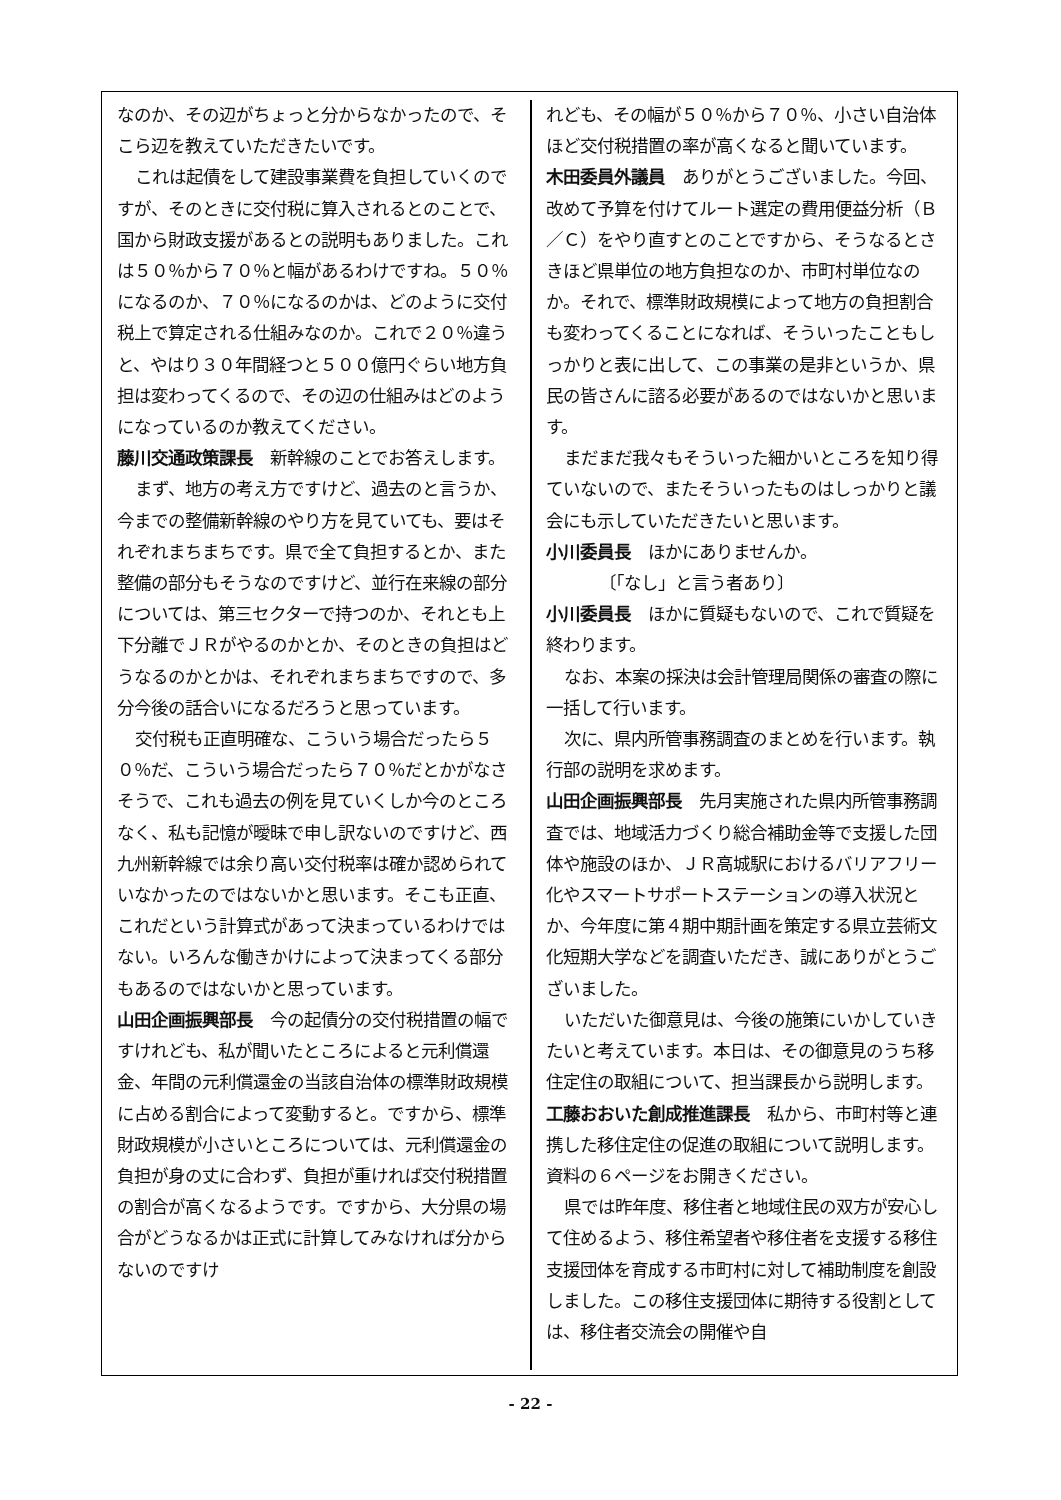なのか、その辺がちょっと分からなかったので、そこら辺を教えていただきたいです。
これは起債をして建設事業費を負担していくのですが、そのときに交付税に算入されるとのことで、国から財政支援があるとの説明もありました。これは５０％から７０％と幅があるわけですね。５０％になるのか、７０％になるのかは、どのように交付税上で算定される仕組みなのか。これで２０％違うと、やはり３０年間経つと５００億円ぐらい地方負担は変わってくるので、その辺の仕組みはどのようになっているのか教えてください。
藤川交通政策課長　新幹線のことでお答えします。
まず、地方の考え方ですけど、過去のと言うか、今までの整備新幹線のやり方を見ていても、要はそれぞれまちまちです。県で全て負担するとか、また整備の部分もそうなのですけど、並行在来線の部分については、第三セクターで持つのか、それとも上下分離でＪＲがやるのかとか、そのときの負担はどうなるのかとかは、それぞれまちまちですので、多分今後の話合いになるだろうと思っています。
交付税も正直明確な、こういう場合だったら５０％だ、こういう場合だったら７０％だとかがなさそうで、これも過去の例を見ていくしか今のところなく、私も記憶が曖昧で申し訳ないのですけど、西九州新幹線では余り高い交付税率は確か認められていなかったのではないかと思います。そこも正直、これだという計算式があって決まっているわけではない。いろんな働きかけによって決まってくる部分もあるのではないかと思っています。
山田企画振興部長　今の起債分の交付税措置の幅ですけれども、私が聞いたところによると元利償還金、年間の元利償還金の当該自治体の標準財政規模に占める割合によって変動すると。ですから、標準財政規模が小さいところについては、元利償還金の負担が身の丈に合わず、負担が重ければ交付税措置の割合が高くなるようです。ですから、大分県の場合がどうなるかは正式に計算してみなければ分からないのですけ
れども、その幅が５０％から７０％、小さい自治体ほど交付税措置の率が高くなると聞いています。
木田委員外議員　ありがとうございました。今回、改めて予算を付けてルート選定の費用便益分析（Ｂ／Ｃ）をやり直すとのことですから、そうなるとさきほど県単位の地方負担なのか、市町村単位なのか。それで、標準財政規模によって地方の負担割合も変わってくることになれば、そういったこともしっかりと表に出して、この事業の是非というか、県民の皆さんに諮る必要があるのではないかと思います。
まだまだ我々もそういった細かいところを知り得ていないので、またそういったものはしっかりと議会にも示していただきたいと思います。
小川委員長　ほかにありませんか。
〔「なし」と言う者あり〕
小川委員長　ほかに質疑もないので、これで質疑を終わります。
なお、本案の採決は会計管理局関係の審査の際に一括して行います。
次に、県内所管事務調査のまとめを行います。執行部の説明を求めます。
山田企画振興部長　先月実施された県内所管事務調査では、地域活力づくり総合補助金等で支援した団体や施設のほか、ＪＲ高城駅におけるバリアフリー化やスマートサポートステーションの導入状況とか、今年度に第４期中期計画を策定する県立芸術文化短期大学などを調査いただき、誠にありがとうございました。
いただいた御意見は、今後の施策にいかしていきたいと考えています。本日は、その御意見のうち移住定住の取組について、担当課長から説明します。
工藤おおいた創成推進課長　私から、市町村等と連携した移住定住の促進の取組について説明します。資料の６ページをお開きください。
県では昨年度、移住者と地域住民の双方が安心して住めるよう、移住希望者や移住者を支援する移住支援団体を育成する市町村に対して補助制度を創設しました。この移住支援団体に期待する役割としては、移住者交流会の開催や自
- 22 -